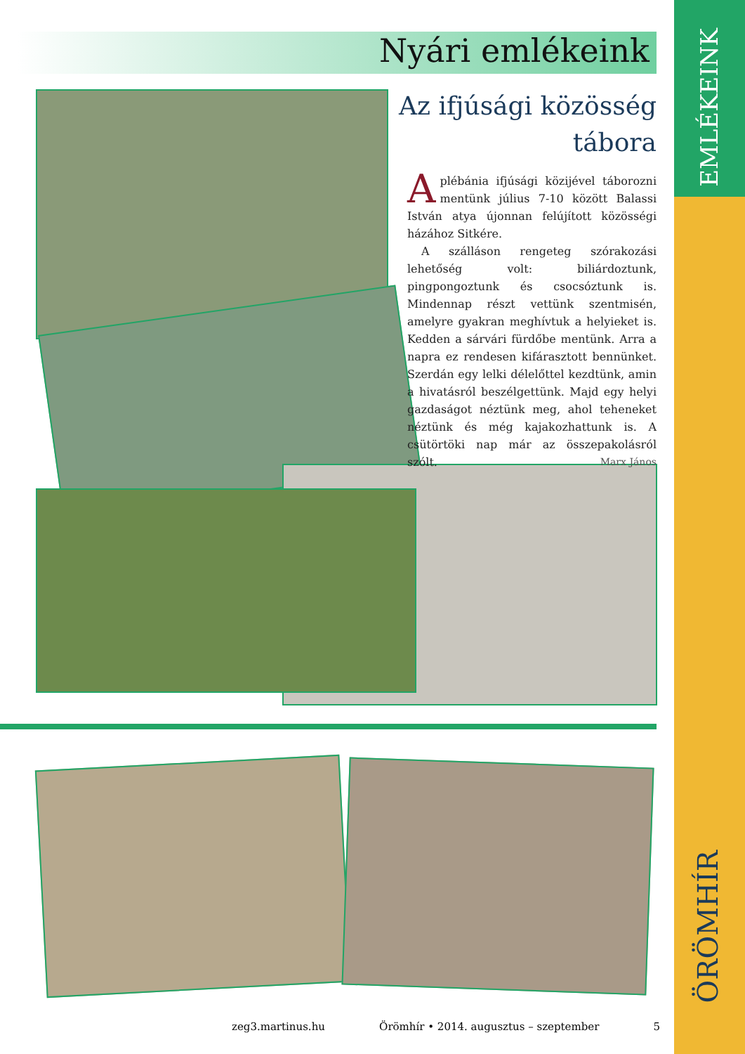Nyári emlékeink
EMLÉKEINK
ÖRÖMHÍR
Az ifjúsági közösség
tábora
Aplébánia ifjúsági közijével táborozni mentünk július 7-10 között Balassi István atya újonnan felújított közösségi házához Sitkére.
A szálláson rengeteg szórakozási lehetőség volt: biliárdoztunk, pingpongoztunk és csocsóztunk is. Mindennap részt vettünk szentmisén, amelyre gyakran meghívtuk a helyieket is. Kedden a sárvári fürdőbe mentünk. Arra a napra ez rendesen kifárasztott bennünket. Szerdán egy lelki délelőttel kezdtünk, amin a hivatásról beszélgettünk. Majd egy helyi gazdaságot néztünk meg, ahol teheneket néztünk és még kajakozhattunk is. A csütörtöki nap már az összepakolásról szólt. Marx János
zeg3.martinus.hu Örömhír • 2014. augusztus – szeptember 5